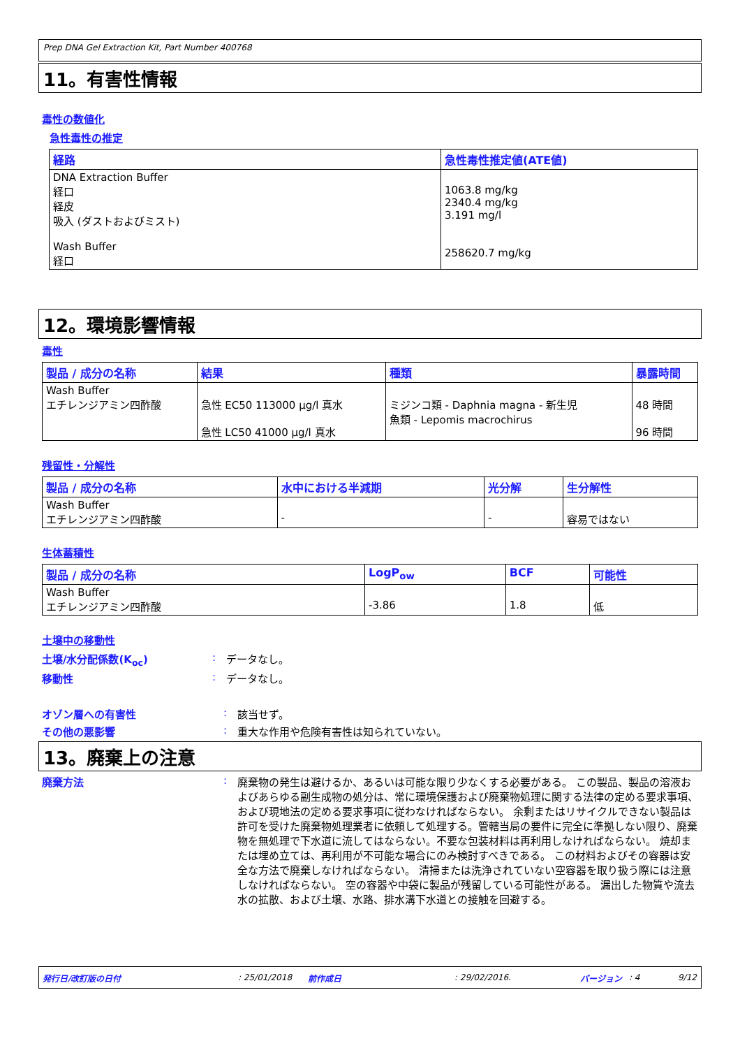Prep DNA Gel Extraction Kit, Part Number 400768
11。有害性情報
毒性の数値化
急性毒性の推定
| 経路 | 急性毒性推定値(ATE値) |
| --- | --- |
| DNA Extraction Buffer 経口 経皮 吸入 (ダストおよびミスト) Wash Buffer 経口 | 1063.8 mg/kg 2340.4 mg/kg 3.191 mg/l 258620.7 mg/kg |
12。環境影響情報
毒性
| 製品 / 成分の名称 | 結果 | 種類 | 暴露時間 |
| --- | --- | --- | --- |
| Wash Buffer エチレンジアミン四酢酸 | 急性 EC50 113000 µg/l 真水 急性 LC50 41000 µg/l 真水 | ミジンコ類 - Daphnia magna - 新生児 魚類 - Lepomis macrochirus | 48 時間 96 時間 |
残留性・分解性
| 製品 / 成分の名称 | 水中における半減期 | 光分解 | 生分解性 |
| --- | --- | --- | --- |
| Wash Buffer エチレンジアミン四酢酸 | - | - | 容易ではない |
生体蓄積性
| 製品 / 成分の名称 | LogP<sub>ow</sub> | BCF | 可能性 |
| --- | --- | --- | --- |
| Wash Buffer エチレンジアミン四酢酸 | -3.86 | 1.8 | 低 |
土壌中の移動性
土壌/水分配係数(K<sub>oc</sub>) : データなし。
移動性 : データなし。
オゾン層への有害性 : 該当せず。
その他の悪影響 : 重大な作用や危険有害性は知られていない。
13。廃棄上の注意
廃棄方法 : 廃棄物の発生は避けるか、あるいは可能な限り少なくする必要がある。 この製品、製品の溶液およびあらゆる副生成物の処分は、常に環境保護および廃棄物処理に関する法律の定める要求事項、および現地法の定める要求事項に従わなければならない。 余剰またはリサイクルできない製品は許可を受けた廃棄物処理業者に依頼して処理する。管轄当局の要件に完全に準拠しない限り、廃棄物を無処理で下水道に流してはならない。不要な包装材料は再利用しなければならない。 焼却または埋め立ては、再利用が不可能な場合にのみ検討すべきである。 この材料およびその容器は安全な方法で廃棄しなければならない。 清掃または洗浄されていない空容器を取り扱う際には注意しなければならない。 空の容器や中袋に製品が残留している可能性がある。 漏出した物質や流去水の拡散、および土壌、水路、排水溝下水道との接触を回避する。
発行日/改訂版の日付: 25/01/2018 前作成日: 29/02/2016. バージョン: 4 9/12